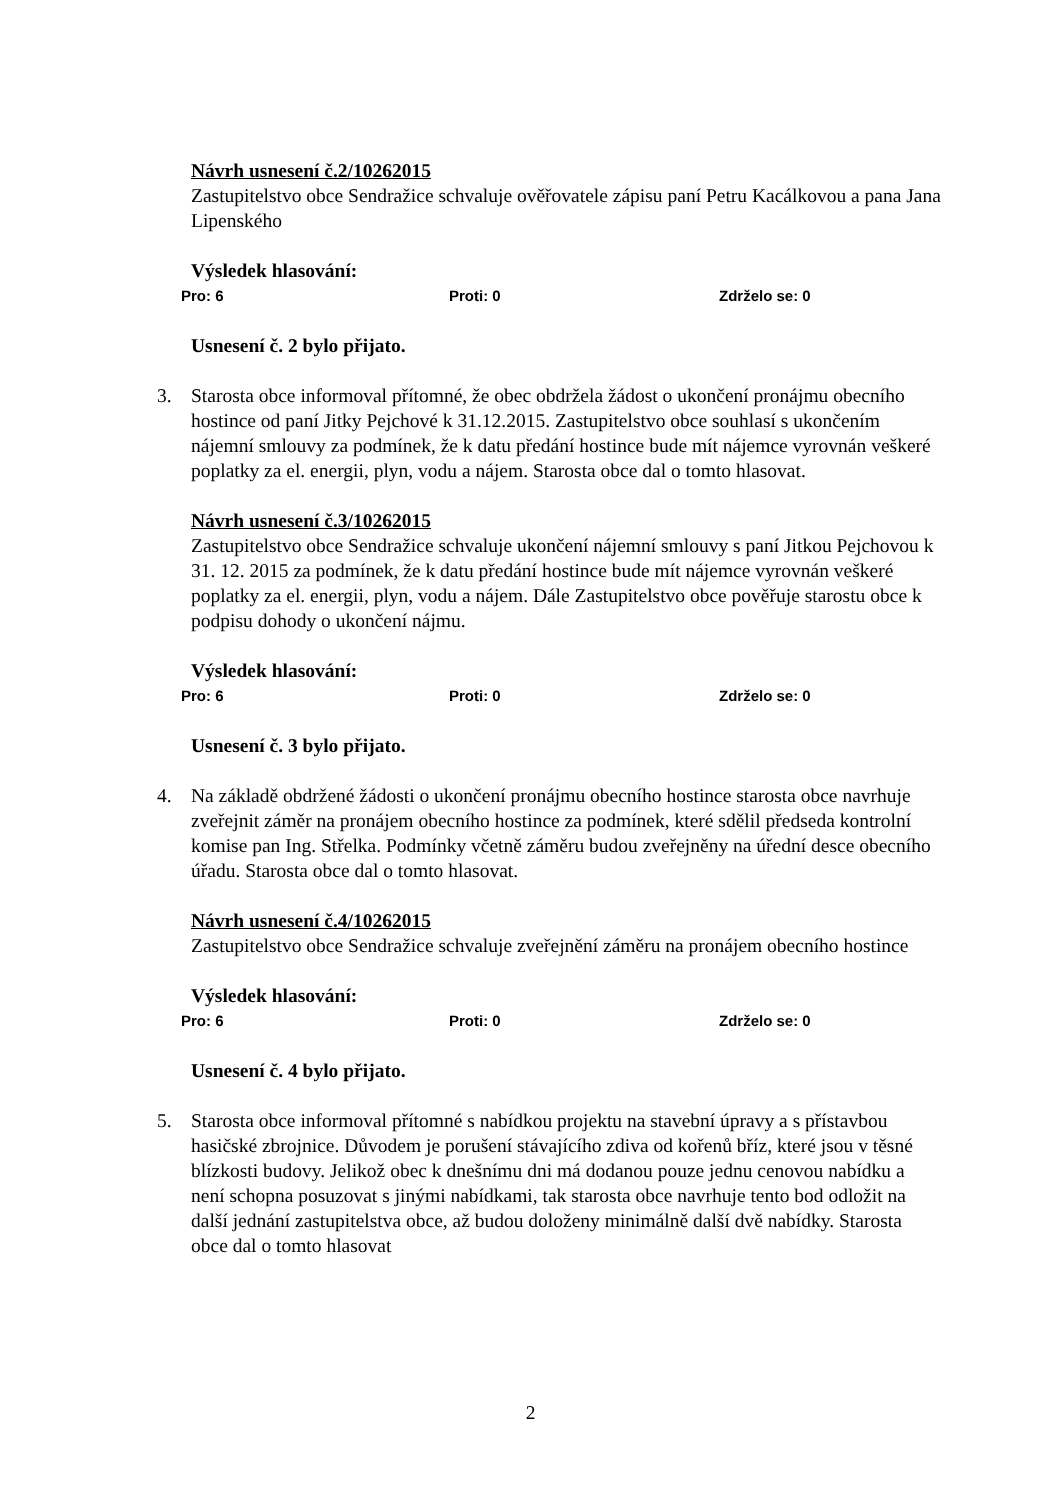Návrh usnesení č.2/10262015
Zastupitelstvo obce Sendražice schvaluje ověřovatele zápisu paní Petru Kacálkovou a pana Jana Lipenského
Výsledek hlasování:
Pro: 6 Proti: 0 Zdrželo se: 0
Usnesení č. 2 bylo přijato.
3. Starosta obce informoval přítomné, že obec obdržela žádost o ukončení pronájmu obecního hostince od paní Jitky Pejchové k 31.12.2015. Zastupitelstvo obce souhlasí s ukončením nájemní smlouvy za podmínek, že k datu předání hostince bude mít nájemce vyrovnán veškeré poplatky za el. energii, plyn, vodu a nájem. Starosta obce dal o tomto hlasovat.
Návrh usnesení č.3/10262015
Zastupitelstvo obce Sendražice schvaluje ukončení nájemní smlouvy s paní Jitkou Pejchovou k 31. 12. 2015 za podmínek, že k datu předání hostince bude mít nájemce vyrovnán veškeré poplatky za el. energii, plyn, vodu a nájem. Dále Zastupitelstvo obce pověřuje starostu obce k podpisu dohody o ukončení nájmu.
Výsledek hlasování:
Pro: 6 Proti: 0 Zdrželo se: 0
Usnesení č. 3 bylo přijato.
4. Na základě obdržené žádosti o ukončení pronájmu obecního hostince starosta obce navrhuje zveřejnit záměr na pronájem obecního hostince za podmínek, které sdělil předseda kontrolní komise pan Ing. Střelka. Podmínky včetně záměru budou zveřejněny na úřední desce obecního úřadu. Starosta obce dal o tomto hlasovat.
Návrh usnesení č.4/10262015
Zastupitelstvo obce Sendražice schvaluje zveřejnění záměru na pronájem obecního hostince
Výsledek hlasování:
Pro: 6 Proti: 0 Zdrželo se: 0
Usnesení č. 4 bylo přijato.
5. Starosta obce informoval přítomné s nabídkou projektu na stavební úpravy a s přístavbou hasičské zbrojnice. Důvodem je porušení stávajícího zdiva od kořenů bříz, které jsou v těsné blízkosti budovy. Jelikož obec k dnešnímu dni má dodanou pouze jednu cenovou nabídku a není schopna posuzovat s jinými nabídkami, tak starosta obce navrhuje tento bod odložit na další jednání zastupitelstva obce, až budou doloženy minimálně další dvě nabídky. Starosta obce dal o tomto hlasovat
2